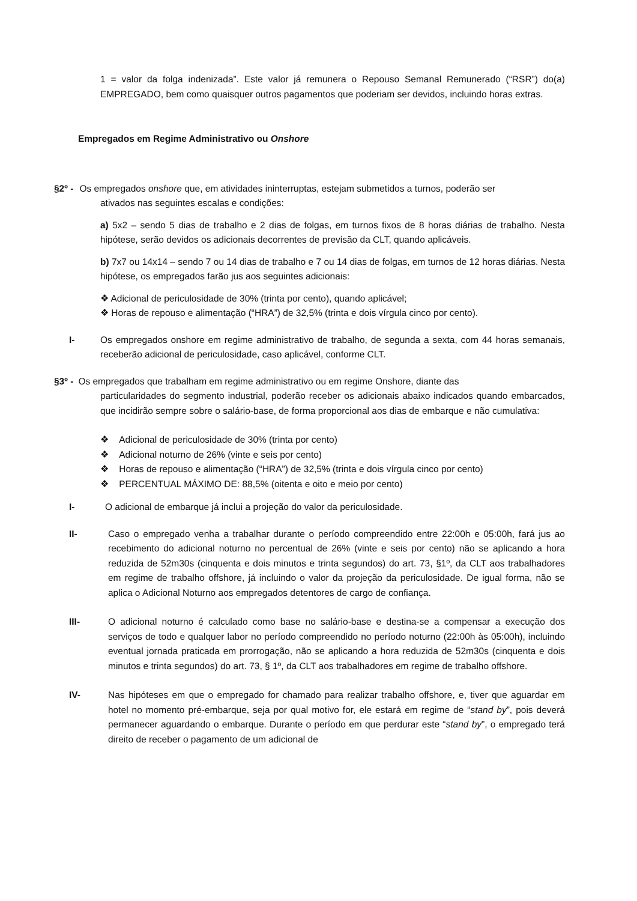1 = valor da folga indenizada”. Este valor já remunera o Repouso Semanal Remunerado (“RSR”) do(a) EMPREGADO, bem como quaisquer outros pagamentos que poderiam ser devidos, incluindo horas extras.
Empregados em Regime Administrativo ou Onshore
§2º - Os empregados onshore que, em atividades ininterruptas, estejam submetidos a turnos, poderão ser
ativados nas seguintes escalas e condições:
a) 5x2 – sendo 5 dias de trabalho e 2 dias de folgas, em turnos fixos de 8 horas diárias de trabalho. Nesta hipótese, serão devidos os adicionais decorrentes de previsão da CLT, quando aplicáveis.
b) 7x7 ou 14x14 – sendo 7 ou 14 dias de trabalho e 7 ou 14 dias de folgas, em turnos de 12 horas diárias. Nesta hipótese, os empregados farão jus aos seguintes adicionais:
❖ Adicional de periculosidade de 30% (trinta por cento), quando aplicável;
❖ Horas de repouso e alimentação (“HRA”) de 32,5% (trinta e dois vírgula cinco por cento).
I- Os empregados onshore em regime administrativo de trabalho, de segunda a sexta, com 44 horas semanais, receberão adicional de periculosidade, caso aplicável, conforme CLT.
§3º - Os empregados que trabalham em regime administrativo ou em regime Onshore, diante das
particularidades do segmento industrial, poderão receber os adicionais abaixo indicados quando embarcados, que incidirão sempre sobre o salário-base, de forma proporcional aos dias de embarque e não cumulativa:
❖ Adicional de periculosidade de 30% (trinta por cento)
❖ Adicional noturno de 26% (vinte e seis por cento)
❖ Horas de repouso e alimentação (“HRA”) de 32,5% (trinta e dois vírgula cinco por cento)
❖ PERCENTUAL MÁXIMO DE: 88,5% (oitenta e oito e meio por cento)
I- O adicional de embarque já inclui a projeção do valor da periculosidade.
II- Caso o empregado venha a trabalhar durante o período compreendido entre 22:00h e 05:00h, fará jus ao recebimento do adicional noturno no percentual de 26% (vinte e seis por cento) não se aplicando a hora reduzida de 52m30s (cinquenta e dois minutos e trinta segundos) do art. 73, §1º, da CLT aos trabalhadores em regime de trabalho offshore, já incluindo o valor da projeção da periculosidade. De igual forma, não se aplica o Adicional Noturno aos empregados detentores de cargo de confiança.
III- O adicional noturno é calculado como base no salário-base e destina-se a compensar a execução dos serviços de todo e qualquer labor no período compreendido no período noturno (22:00h às 05:00h), incluindo eventual jornada praticada em prorrogação, não se aplicando a hora reduzida de 52m30s (cinquenta e dois minutos e trinta segundos) do art. 73, § 1º, da CLT aos trabalhadores em regime de trabalho offshore.
IV- Nas hipóteses em que o empregado for chamado para realizar trabalho offshore, e, tiver que aguardar em hotel no momento pré-embarque, seja por qual motivo for, ele estará em regime de “stand by”, pois deverá permanecer aguardando o embarque. Durante o período em que perdurar este “stand by”, o empregado terá direito de receber o pagamento de um adicional de